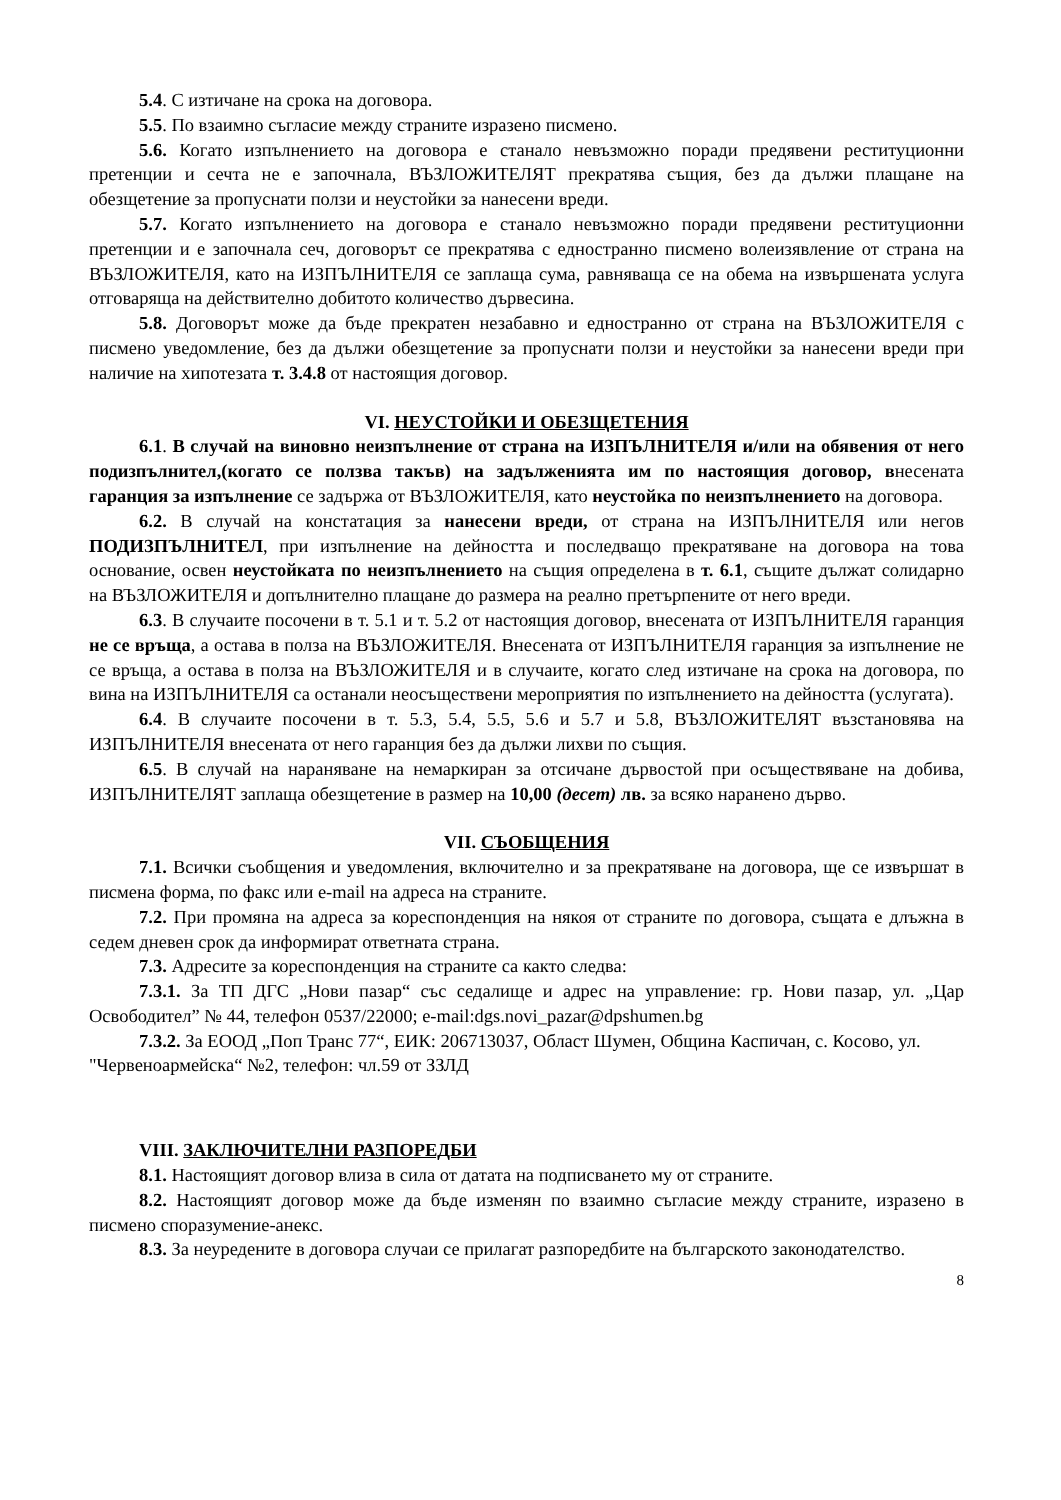5.4. С изтичане на срока на договора.
5.5. По взаимно съгласие между страните изразено писмено.
5.6. Когато изпълнението на договора е станало невъзможно поради предявени реституционни претенции и сечта не е започнала, ВЪЗЛОЖИТЕЛЯТ прекратява същия, без да дължи плащане на обезщетение за пропуснати ползи и неустойки за нанесени вреди.
5.7. Когато изпълнението на договора е станало невъзможно поради предявени реституционни претенции и е започнала сеч, договорът се прекратява с едностранно писмено волеизявление от страна на ВЪЗЛОЖИТЕЛЯ, като на ИЗПЪЛНИТЕЛЯ се заплаща сума, равняваща се на обема на извършената услуга отговаряща на действително добитото количество дървесина.
5.8. Договорът може да бъде прекратен незабавно и едностранно от страна на ВЪЗЛОЖИТЕЛЯ с писмено уведомление, без да дължи обезщетение за пропуснати ползи и неустойки за нанесени вреди при наличие на хипотезата т. 3.4.8 от настоящия договор.
VI. НЕУСТОЙКИ И ОБЕЗЩЕТЕНИЯ
6.1. В случай на виновно неизпълнение от страна на ИЗПЪЛНИТЕЛЯ и/или на обявения от него подизпълнител,(когато се ползва такъв) на задълженията им по настоящия договор, внесената гаранция за изпълнение се задържа от ВЪЗЛОЖИТЕЛЯ, като неустойка по неизпълнението на договора.
6.2. В случай на констатация за нанесени вреди, от страна на ИЗПЪЛНИТЕЛЯ или негов ПОДИЗПЪЛНИТЕЛ, при изпълнение на дейността и последващо прекратяване на договора на това основание, освен неустойката по неизпълнението на същия определена в т. 6.1, същите дължат солидарно на ВЪЗЛОЖИТЕЛЯ и допълнително плащане до размера на реално претърпените от него вреди.
6.3. В случаите посочени в т. 5.1 и т. 5.2 от настоящия договор, внесената от ИЗПЪЛНИТЕЛЯ гаранция не се връща, а остава в полза на ВЪЗЛОЖИТЕЛЯ. Внесената от ИЗПЪЛНИТЕЛЯ гаранция за изпълнение не се връща, а остава в полза на ВЪЗЛОЖИТЕЛЯ и в случаите, когато след изтичане на срока на договора, по вина на ИЗПЪЛНИТЕЛЯ са останали неосъществени мероприятия по изпълнението на дейността (услугата).
6.4. В случаите посочени в т. 5.3, 5.4, 5.5, 5.6 и 5.7 и 5.8, ВЪЗЛОЖИТЕЛЯТ възстановява на ИЗПЪЛНИТЕЛЯ внесената от него гаранция без да дължи лихви по същия.
6.5. В случай на нараняване на немаркиран за отсичане дървостой при осъществяване на добива, ИЗПЪЛНИТЕЛЯТ заплаща обезщетение в размер на 10,00 (десет) лв. за всяко наранено дърво.
VII. СЪОБЩЕНИЯ
7.1. Всички съобщения и уведомления, включително и за прекратяване на договора, ще се извършат в писмена форма, по факс или e-mail на адреса на страните.
7.2. При промяна на адреса за кореспонденция на някоя от страните по договора, същата е длъжна в седем дневен срок да информират ответната страна.
7.3. Адресите за кореспонденция на страните са както следва:
7.3.1. За ТП ДГС „Нови пазар“ със седалище и адрес на управление: гр. Нови пазар, ул. „Цар Освободител” № 44, телефон 0537/22000; e-mail:dgs.novi_pazar@dpshumen.bg
7.3.2. За ЕООД „Поп Транс 77“, ЕИК: 206713037, Област Шумен, Община Каспичан, с. Косово, ул. "Червеноармейска“ №2, телефон: чл.59 от ЗЗЛД
VIII. ЗАКЛЮЧИТЕЛНИ РАЗПОРЕДБИ
8.1. Настоящият договор влиза в сила от датата на подписването му от страните.
8.2. Настоящият договор може да бъде изменян по взаимно съгласие между страните, изразено в писмено споразумение-анекс.
8.3. За неуредените в договора случаи се прилагат разпоредбите на българското законодателство.
8